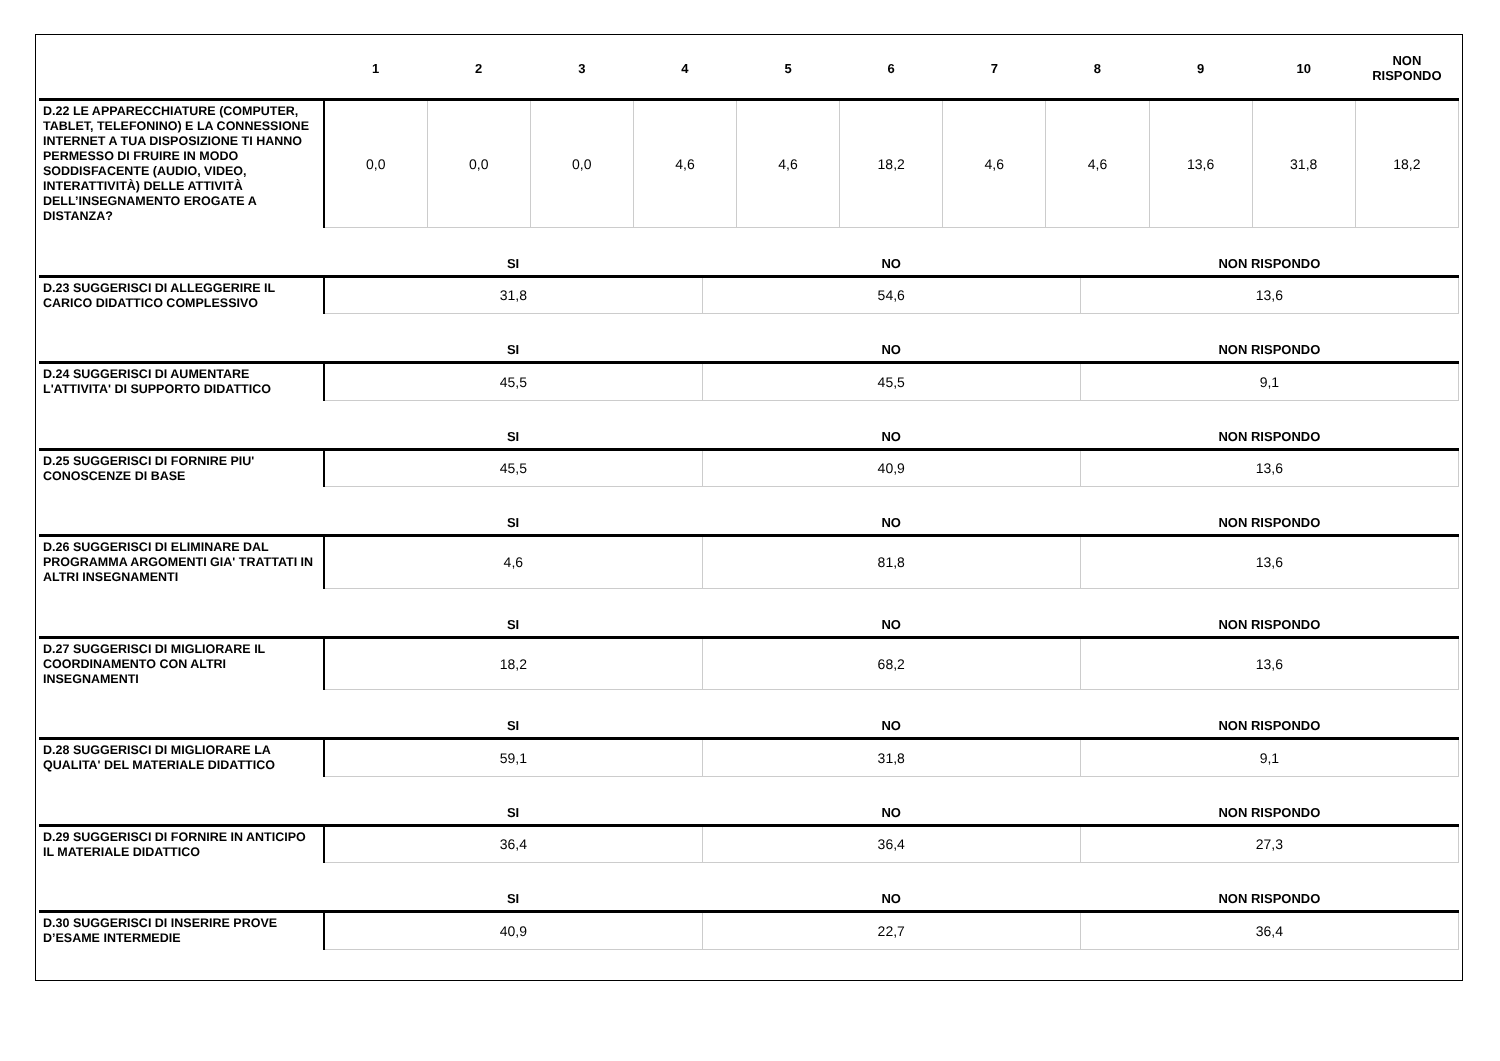| | 1 | 2 | 3 | 4 | 5 | 6 | 7 | 8 | 9 | 10 | NON RISPONDO |
| --- | --- | --- | --- | --- | --- | --- | --- | --- | --- | --- | --- |
| D.22 LE APPARECCHIATURE (COMPUTER, TABLET, TELEFONINO) E LA CONNESSIONE INTERNET A TUA DISPOSIZIONE TI HANNO PERMESSO DI FRUIRE IN MODO SODDISFACENTE (AUDIO, VIDEO, INTERATTIVITÀ) DELLE ATTIVITÀ DELL’INSEGNAMENTO EROGATE A DISTANZA? | 0,0 | 0,0 | 0,0 | 4,6 | 4,6 | 18,2 | 4,6 | 4,6 | 13,6 | 31,8 | 18,2 |
| | SI | NO | NON RISPONDO |
| --- | --- | --- | --- |
| D.23 SUGGERISCI DI ALLEGGERIRE IL CARICO DIDATTICO COMPLESSIVO | 31,8 | 54,6 | 13,6 |
| | SI | NO | NON RISPONDO |
| D.24 SUGGERISCI DI AUMENTARE L'ATTIVITA' DI SUPPORTO DIDATTICO | 45,5 | 45,5 | 9,1 |
| | SI | NO | NON RISPONDO |
| D.25 SUGGERISCI DI FORNIRE PIU' CONOSCENZE DI BASE | 45,5 | 40,9 | 13,6 |
| | SI | NO | NON RISPONDO |
| D.26 SUGGERISCI DI ELIMINARE DAL PROGRAMMA ARGOMENTI GIA' TRATTATI IN ALTRI INSEGNAMENTI | 4,6 | 81,8 | 13,6 |
| | SI | NO | NON RISPONDO |
| D.27 SUGGERISCI DI MIGLIORARE IL COORDINAMENTO CON ALTRI INSEGNAMENTI | 18,2 | 68,2 | 13,6 |
| | SI | NO | NON RISPONDO |
| D.28 SUGGERISCI DI MIGLIORARE LA QUALITA' DEL MATERIALE DIDATTICO | 59,1 | 31,8 | 9,1 |
| | SI | NO | NON RISPONDO |
| D.29 SUGGERISCI DI FORNIRE IN ANTICIPO IL MATERIALE DIDATTICO | 36,4 | 36,4 | 27,3 |
| | SI | NO | NON RISPONDO |
| D.30 SUGGERISCI DI INSERIRE PROVE D’ESAME INTERMEDIE | 40,9 | 22,7 | 36,4 |